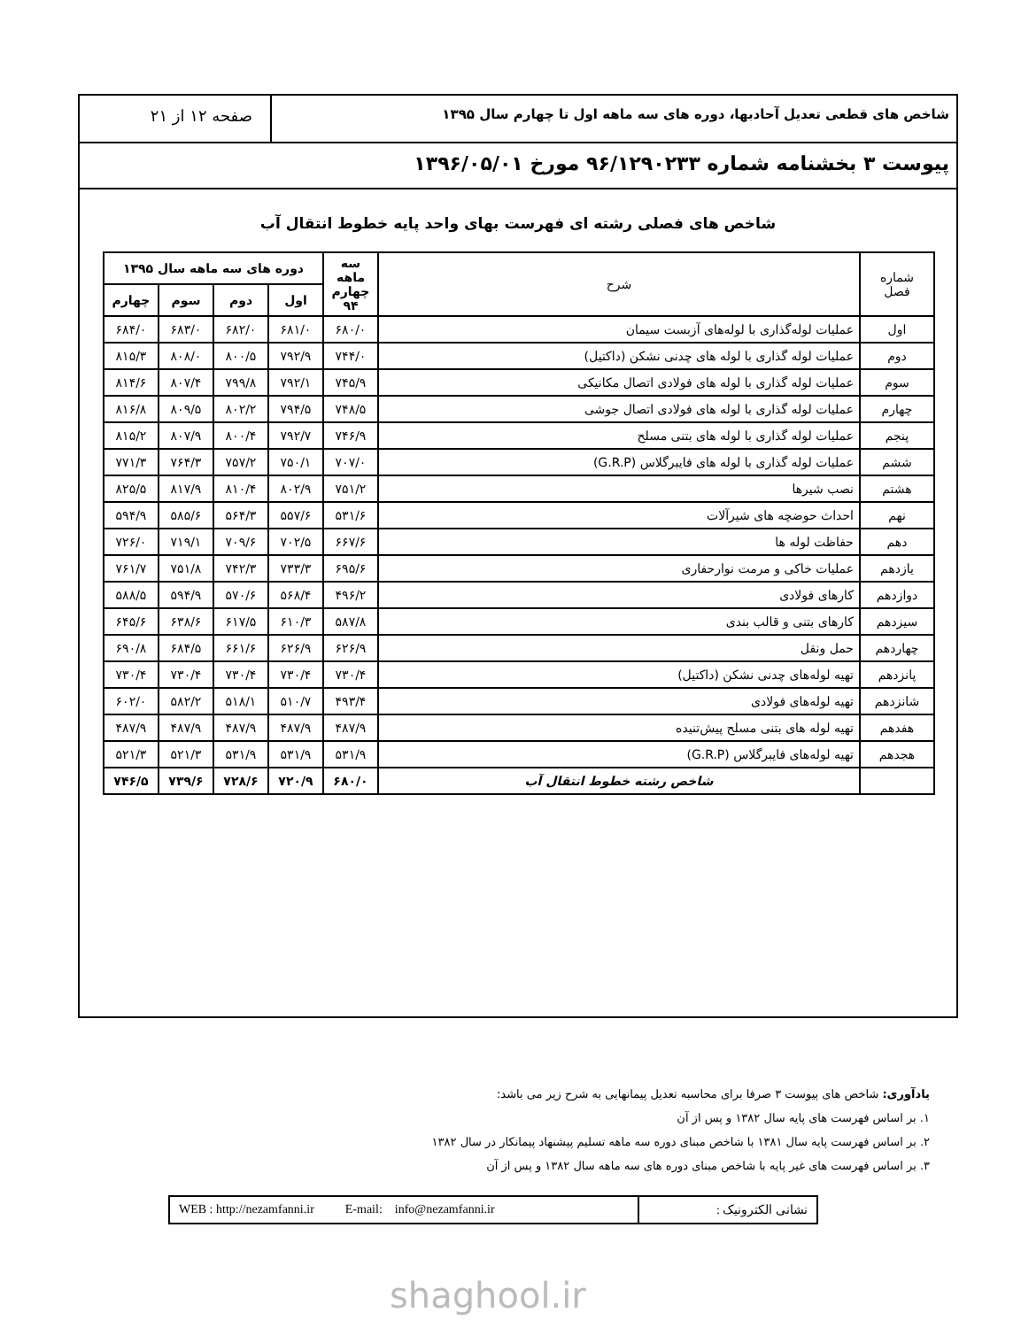شاخص های قطعی تعدیل آحادبها، دوره های سه ماهه اول تا چهارم سال ۱۳۹۵
صفحه ۱۲ از ۲۱
پیوست ۳ بخشنامه شماره ۹۶/۱۲۹۰۲۳۳ مورخ ۱۳۹۶/۰۵/۰۱
شاخص های فصلی رشته ای فهرست بهای واحد پایه خطوط انتقال آب
| شماره فصل | شرح | سه ماهه چهارم ۹۴ | دوره های سه ماهه سال ۱۳۹۵ | | | |
| --- | --- | --- | --- | --- | --- | --- |
| | | | اول | دوم | سوم | چهارم |
| اول | عملیات لوله‌گذاری با لوله‌های آزبست سیمان | ۶۸۰/۰ | ۶۸۱/۰ | ۶۸۲/۰ | ۶۸۳/۰ | ۶۸۴/۰ |
| دوم | عملیات لوله گذاری با لوله های چدنی نشکن (داکتیل) | ۷۴۴/۰ | ۷۹۲/۹ | ۸۰۰/۵ | ۸۰۸/۰ | ۸۱۵/۳ |
| سوم | عملیات لوله گذاری با لوله های فولادی اتصال مکانیکی | ۷۴۵/۹ | ۷۹۲/۱ | ۷۹۹/۸ | ۸۰۷/۴ | ۸۱۴/۶ |
| چهارم | عملیات لوله گذاری با لوله های فولادی اتصال جوشی | ۷۴۸/۵ | ۷۹۴/۵ | ۸۰۲/۲ | ۸۰۹/۵ | ۸۱۶/۸ |
| پنجم | عملیات لوله گذاری با لوله های بتنی مسلح | ۷۴۶/۹ | ۷۹۲/۷ | ۸۰۰/۴ | ۸۰۷/۹ | ۸۱۵/۲ |
| ششم | عملیات لوله گذاری با لوله های فایبرگلاس (G.R.P) | ۷۰۷/۰ | ۷۵۰/۱ | ۷۵۷/۲ | ۷۶۴/۳ | ۷۷۱/۳ |
| هشتم | نصب شیرها | ۷۵۱/۲ | ۸۰۲/۹ | ۸۱۰/۴ | ۸۱۷/۹ | ۸۲۵/۵ |
| نهم | احداث حوضچه های شیرآلات | ۵۳۱/۶ | ۵۵۷/۶ | ۵۶۴/۳ | ۵۸۵/۶ | ۵۹۴/۹ |
| دهم | حفاظت لوله ها | ۶۶۷/۶ | ۷۰۲/۵ | ۷۰۹/۶ | ۷۱۹/۱ | ۷۲۶/۰ |
| یازدهم | عملیات خاکی و مرمت نوارحفاری | ۶۹۵/۶ | ۷۳۳/۳ | ۷۴۲/۳ | ۷۵۱/۸ | ۷۶۱/۷ |
| دوازدهم | کارهای فولادی | ۴۹۶/۲ | ۵۶۸/۴ | ۵۷۰/۶ | ۵۹۴/۹ | ۵۸۸/۵ |
| سیزدهم | کارهای بتنی و قالب بندی | ۵۸۷/۸ | ۶۱۰/۳ | ۶۱۷/۵ | ۶۳۸/۶ | ۶۴۵/۶ |
| چهاردهم | حمل ونقل | ۶۲۶/۹ | ۶۲۶/۹ | ۶۶۱/۶ | ۶۸۴/۵ | ۶۹۰/۸ |
| پانزدهم | تهیه لوله‌های چدنی نشکن (داکتیل) | ۷۳۰/۴ | ۷۳۰/۴ | ۷۳۰/۴ | ۷۳۰/۴ | ۷۳۰/۴ |
| شانزدهم | تهیه لوله‌های فولادی | ۴۹۳/۴ | ۵۱۰/۷ | ۵۱۸/۱ | ۵۸۲/۲ | ۶۰۲/۰ |
| هفدهم | تهیه لوله های بتنی مسلح پیش‌تنیده | ۴۸۷/۹ | ۴۸۷/۹ | ۴۸۷/۹ | ۴۸۷/۹ | ۴۸۷/۹ |
| هجدهم | تهیه لوله‌های فایبرگلاس (G.R.P) | ۵۳۱/۹ | ۵۳۱/۹ | ۵۳۱/۹ | ۵۲۱/۳ | ۵۲۱/۳ |
| | شاخص رشته خطوط انتقال آب | ۶۸۰/۰ | ۷۲۰/۹ | ۷۲۸/۶ | ۷۳۹/۶ | ۷۴۶/۵ |
یادآوری: شاخص های پیوست ۳ صرفا برای محاسبه تعدیل پیمانهایی به شرح زیر می باشد:
۱. بر اساس فهرست های پایه سال ۱۳۸۲ و پس از آن
۲. بر اساس فهرست پایه سال ۱۳۸۱ با شاخص مبنای دوره سه ماهه تسلیم پیشنهاد پیمانکار در سال ۱۳۸۲
۳. بر اساس فهرست های غیر پایه با شاخص مبنای دوره های سه ماهه سال ۱۳۸۲ و پس از آن
نشانی الکترونیک : WEB : http://nezamfanni.ir E-mail: info@nezamfanni.ir
shaghool.ir